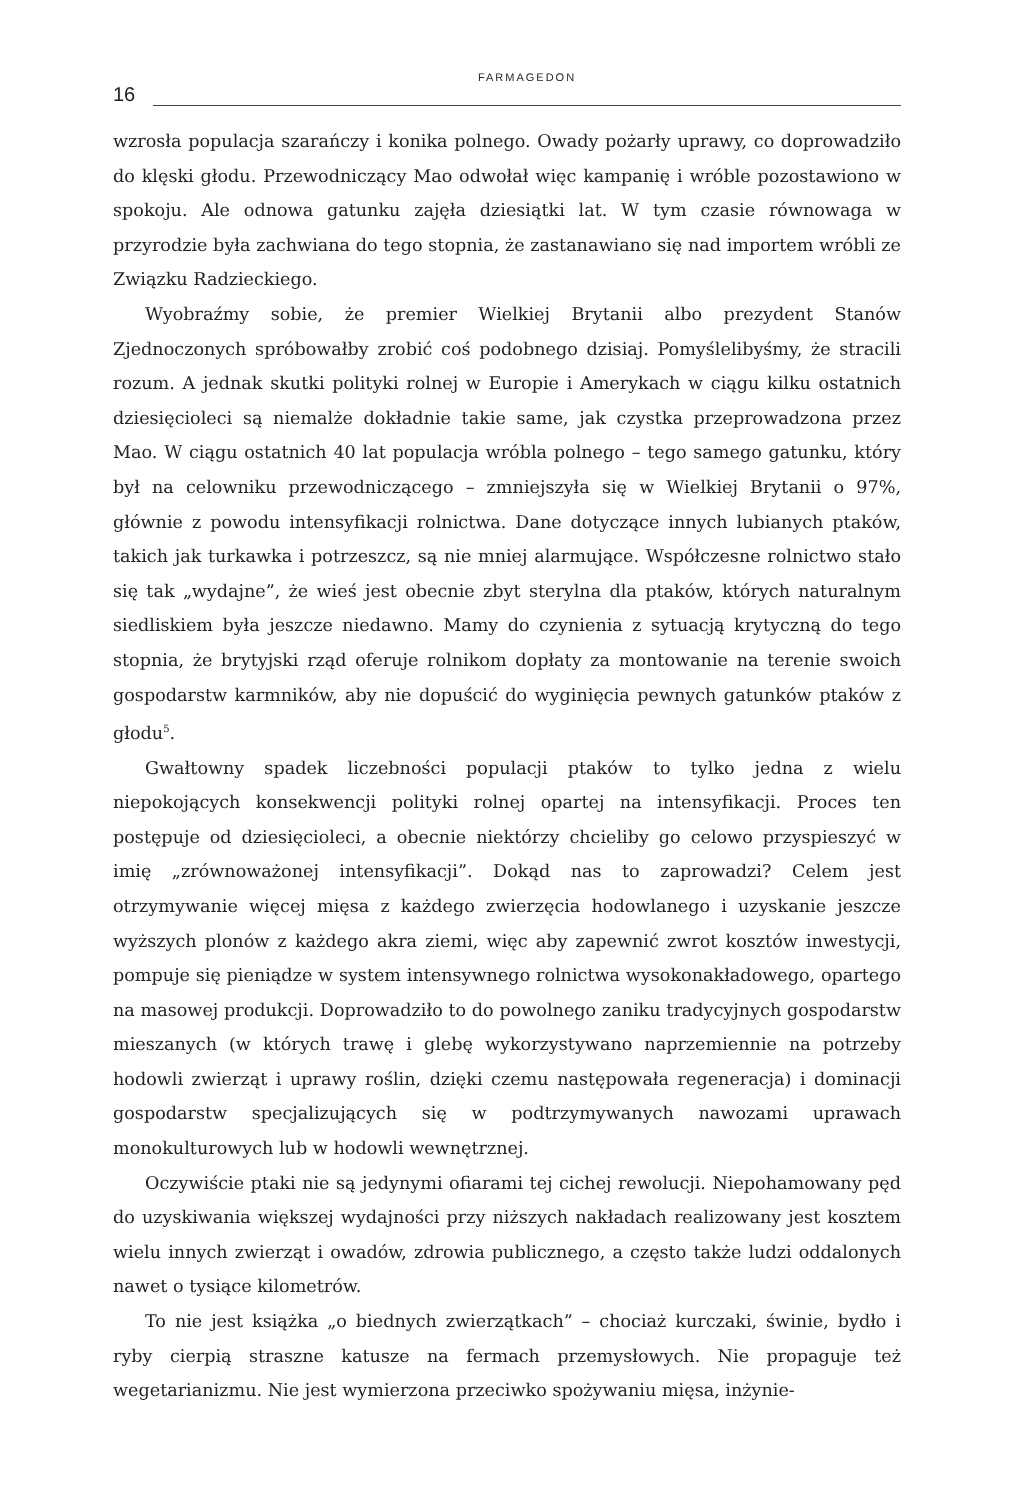16
FARMAGEDON
wzrosła populacja szarańczy i konika polnego. Owady pożarły uprawy, co doprowadziło do klęski głodu. Przewodniczący Mao odwołał więc kampanię i wróble pozostawiono w spokoju. Ale odnowa gatunku zajęła dziesiątki lat. W tym czasie równowaga w przyrodzie była zachwiana do tego stopnia, że zastanawiano się nad importem wróbli ze Związku Radzieckiego.
Wyobraźmy sobie, że premier Wielkiej Brytanii albo prezydent Stanów Zjednoczonych spróbowałby zrobić coś podobnego dzisiaj. Pomyślelibyśmy, że stracili rozum. A jednak skutki polityki rolnej w Europie i Amerykach w ciągu kilku ostatnich dziesięcioleci są niemalże dokładnie takie same, jak czystka przeprowadzona przez Mao. W ciągu ostatnich 40 lat populacja wróbla polnego – tego samego gatunku, który był na celowniku przewodniczącego – zmniejszyła się w Wielkiej Brytanii o 97%, głównie z powodu intensyfikacji rolnictwa. Dane dotyczące innych lubianych ptaków, takich jak turkawka i potrzeszcz, są nie mniej alarmujące. Współczesne rolnictwo stało się tak „wydajne”, że wieś jest obecnie zbyt sterylna dla ptaków, których naturalnym siedliskiem była jeszcze niedawno. Mamy do czynienia z sytuacją krytyczną do tego stopnia, że brytyjski rząd oferuje rolnikom dopłaty za montowanie na terenie swoich gospodarstw karmników, aby nie dopuścić do wyginięcia pewnych gatunków ptaków z głodu<sup>5</sup>.
Gwałtowny spadek liczebności populacji ptaków to tylko jedna z wielu niepokojących konsekwencji polityki rolnej opartej na intensyfikacji. Proces ten postępuje od dziesięcioleci, a obecnie niektórzy chcieliby go celowo przyspieszyć w imię „zrównoważonej intensyfikacji”. Dokąd nas to zaprowadzi? Celem jest otrzymywanie więcej mięsa z każdego zwierzęcia hodowlanego i uzyskanie jeszcze wyższych plonów z każdego akra ziemi, więc aby zapewnić zwrot kosztów inwestycji, pompuje się pieniądze w system intensywnego rolnictwa wysokonakładowego, opartego na masowej produkcji. Doprowadziło to do powolnego zaniku tradycyjnych gospodarstw mieszanych (w których trawę i glebę wykorzystywano naprzemiennie na potrzeby hodowli zwierząt i uprawy roślin, dzięki czemu następowała regeneracja) i dominacji gospodarstw specjalizujących się w podtrzymywanych nawozami uprawach monokulturowych lub w hodowli wewnętrznej.
Oczywiście ptaki nie są jedynymi ofiarami tej cichej rewolucji. Niepohamowany pęd do uzyskiwania większej wydajności przy niższych nakładach realizowany jest kosztem wielu innych zwierząt i owadów, zdrowia publicznego, a często także ludzi oddalonych nawet o tysiące kilometrów.
To nie jest książka „o biednych zwierzątkach” – chociaż kurczaki, świnie, bydło i ryby cierpią straszne katusze na fermach przemysłowych. Nie propaguje też wegetarianizmu. Nie jest wymierzona przeciwko spożywaniu mięsa, inżynie-